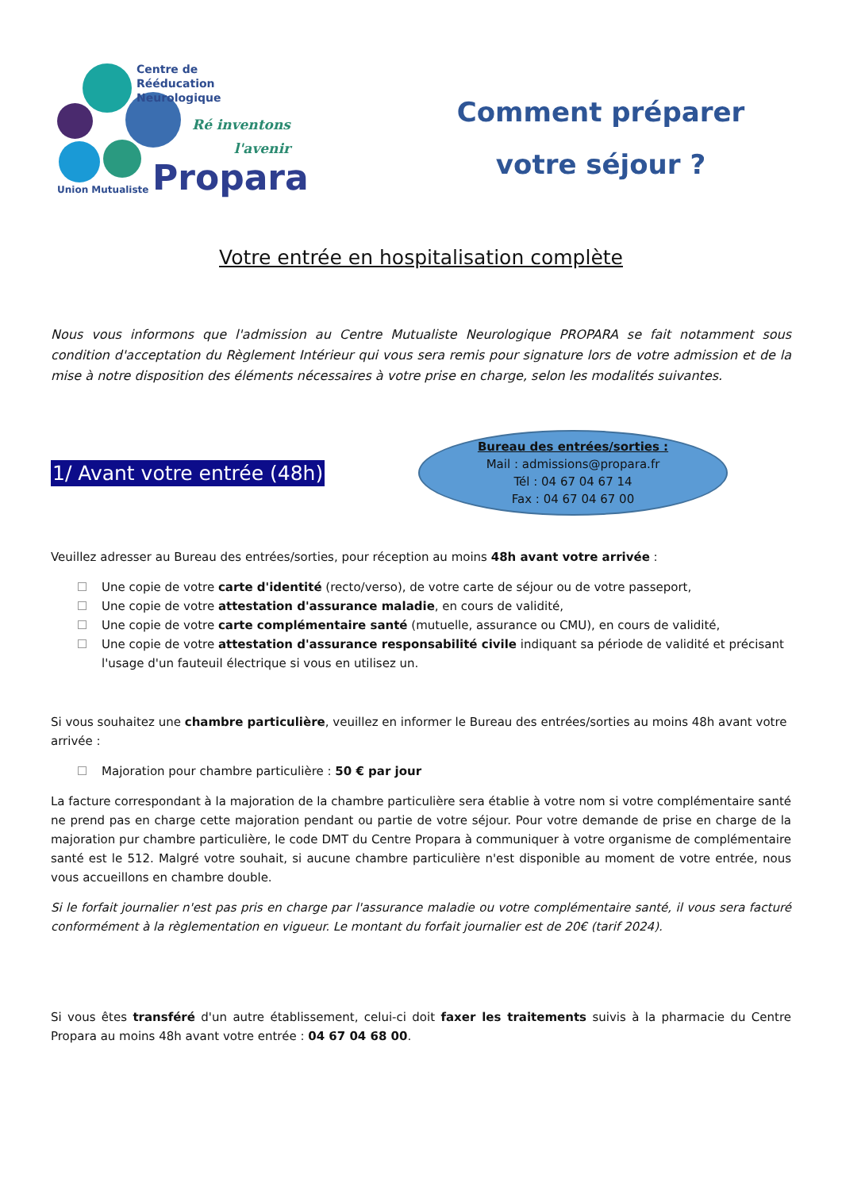Centre de
Rééducation Neurologique
Ré inventons
l'avenir
Union Mutualiste Propara
Comment préparer
votre séjour ?
Votre entrée en hospitalisation complète
Nous vous informons que l'admission au Centre Mutualiste Neurologique PROPARA se fait notamment sous condition d'acceptation du Règlement Intérieur qui vous sera remis pour signature lors de votre admission et de la mise à notre disposition des éléments nécessaires à votre prise en charge, selon les modalités suivantes.
1/ Avant votre entrée (48h)
Bureau des entrées/sorties :
Mail : admissions@propara.fr
Tél : 04 67 04 67 14
Fax : 04 67 04 67 00
Veuillez adresser au Bureau des entrées/sorties, pour réception au moins 48h avant votre arrivée :
Une copie de votre carte d'identité (recto/verso), de votre carte de séjour ou de votre passeport,
Une copie de votre attestation d'assurance maladie, en cours de validité,
Une copie de votre carte complémentaire santé (mutuelle, assurance ou CMU), en cours de validité,
Une copie de votre attestation d'assurance responsabilité civile indiquant sa période de validité et précisant l'usage d'un fauteuil électrique si vous en utilisez un.
Si vous souhaitez une chambre particulière, veuillez en informer le Bureau des entrées/sorties au moins 48h avant votre arrivée :
Majoration pour chambre particulière : 50 € par jour
La facture correspondant à la majoration de la chambre particulière sera établie à votre nom si votre complémentaire santé ne prend pas en charge cette majoration pendant ou partie de votre séjour. Pour votre demande de prise en charge de la majoration pur chambre particulière, le code DMT du Centre Propara à communiquer à votre organisme de complémentaire santé est le 512. Malgré votre souhait, si aucune chambre particulière n'est disponible au moment de votre entrée, nous vous accueillons en chambre double.
Si le forfait journalier n'est pas pris en charge par l'assurance maladie ou votre complémentaire santé, il vous sera facturé conformément à la règlementation en vigueur. Le montant du forfait journalier est de 20€ (tarif 2024).
Si vous êtes transféré d'un autre établissement, celui-ci doit faxer les traitements suivis à la pharmacie du Centre Propara au moins 48h avant votre entrée : 04 67 04 68 00.